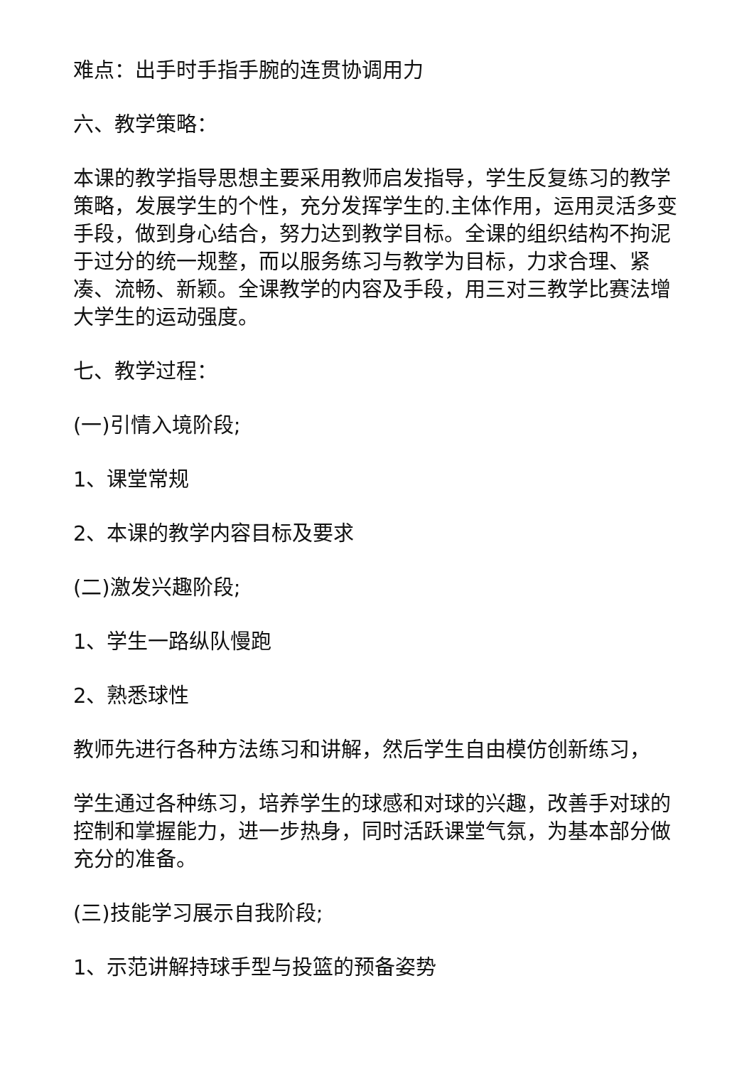难点：出手时手指手腕的连贯协调用力
六、教学策略：
本课的教学指导思想主要采用教师启发指导，学生反复练习的教学策略，发展学生的个性，充分发挥学生的.主体作用，运用灵活多变手段，做到身心结合，努力达到教学目标。全课的组织结构不拘泥于过分的统一规整，而以服务练习与教学为目标，力求合理、紧凑、流畅、新颖。全课教学的内容及手段，用三对三教学比赛法增大学生的运动强度。
七、教学过程：
(一)引情入境阶段;
1、课堂常规
2、本课的教学内容目标及要求
(二)激发兴趣阶段;
1、学生一路纵队慢跑
2、熟悉球性
教师先进行各种方法练习和讲解，然后学生自由模仿创新练习，
学生通过各种练习，培养学生的球感和对球的兴趣，改善手对球的控制和掌握能力，进一步热身，同时活跃课堂气氛，为基本部分做充分的准备。
(三)技能学习展示自我阶段;
1、示范讲解持球手型与投篮的预备姿势